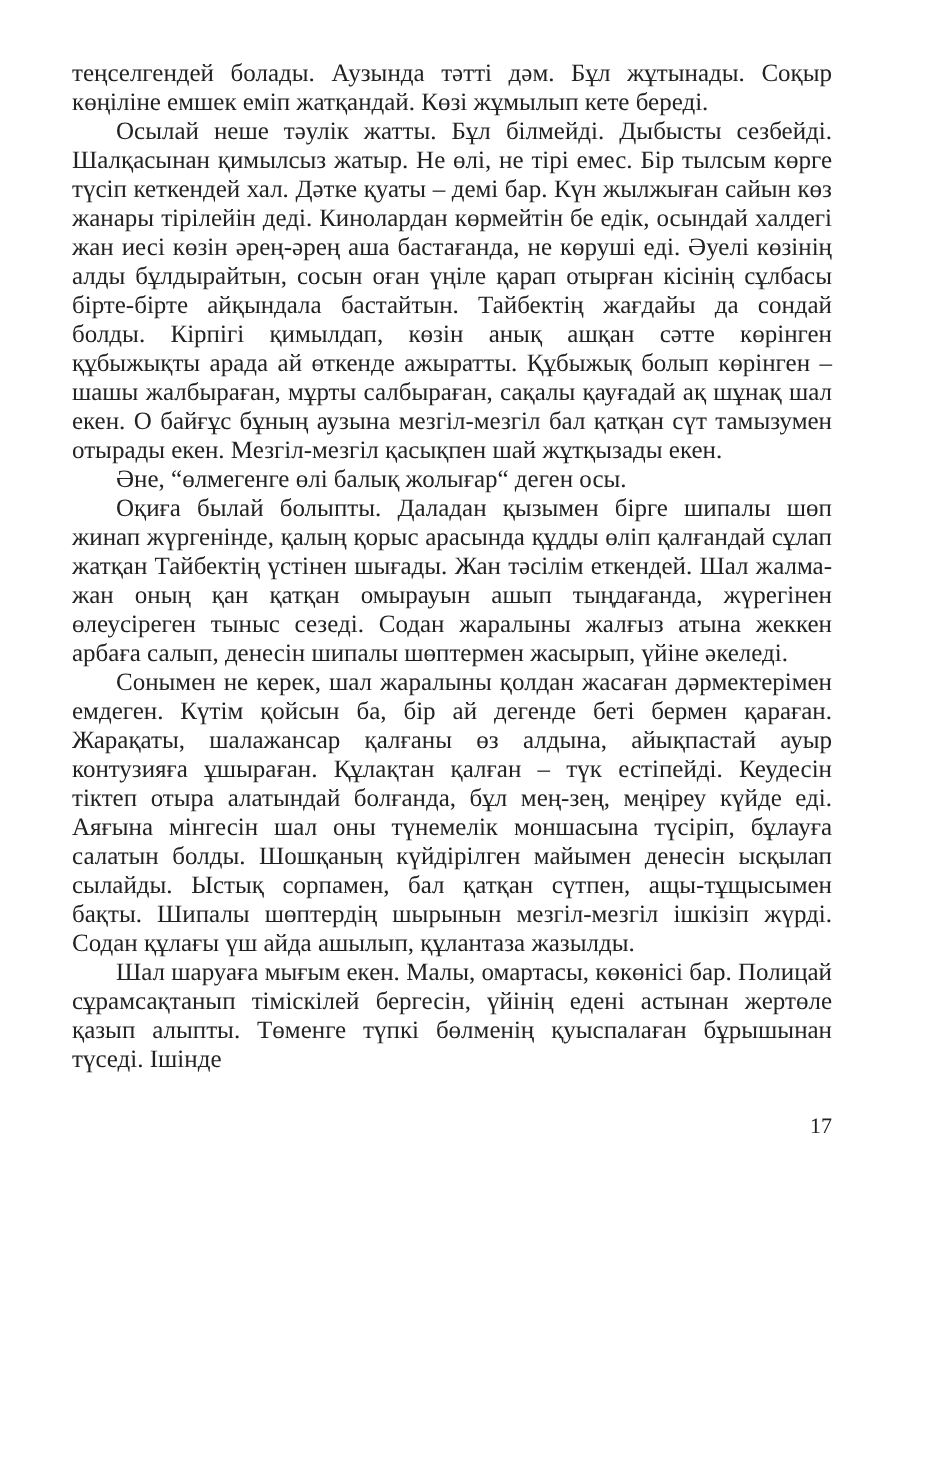теңселгендей болады. Аузында тәтті дәм. Бұл жұтынады. Соқыр көңіліне емшек еміп жатқандай. Көзі жұмылып кете береді.
Осылай неше тәулік жатты. Бұл білмейді. Дыбысты сезбейді. Шалқасынан қимылсыз жатыр. Не өлі, не тірі емес. Бір тылсым көрге түсіп кеткендей хал. Дәтке қуаты – демі бар. Күн жылжыған сайын көз жанары тірілейін деді. Кинолардан көрмейтін бе едік, осындай халдегі жан иесі көзін әрең-әрең аша бастағанда, не көруші еді. Әуелі көзінің алды бұлдырайтын, сосын оған үңіле қарап отырған кісінің сұлбасы бірте-бірте айқындала бастайтын. Тайбектің жағдайы да сондай болды. Кірпігі қимылдап, көзін анық ашқан сәтте көрінген құбыжықты арада ай өткенде ажыратты. Құбыжық болып көрінген – шашы жалбыраған, мұрты салбыраған, сақалы қауғадай ақ шұнақ шал екен. О байғұс бұның аузына мезгіл-мезгіл бал қатқан сүт тамызумен отырады екен. Мезгіл-мезгіл қасықпен шай жұтқызады екен.
Әне, “өлмегенге өлі балық жолығар“ деген осы.
Оқиға былай болыпты. Даладан қызымен бірге шипалы шөп жинап жүргенінде, қалың қорыс арасында құдды өліп қалғандай сұлап жатқан Тайбектің үстінен шығады. Жан тәсілім еткендей. Шал жалма-жан оның қан қатқан омырауын ашып тыңдағанда, жүрегінен өлеусіреген тыныс сезеді. Содан жаралыны жалғыз атына жеккен арбаға салып, денесін шипалы шөптермен жасырып, үйіне әкеледі.
Сонымен не керек, шал жаралыны қолдан жасаған дәрмектерімен емдеген. Күтім қойсын ба, бір ай дегенде беті бермен қараған. Жарақаты, шалажансар қалғаны өз алдына, айықпастай ауыр контузияға ұшыраған. Құлақтан қалған – түк естіпейді. Кеудесін тіктеп отыра алатындай болғанда, бұл мең-зең, меңіреу күйде еді. Аяғына мінгесін шал оны түнемелік моншасына түсіріп, бұлауға салатын болды. Шошқаның күйдірілген майымен денесін ысқылап сылайды. Ыстық сорпамен, бал қатқан сүтпен, ащы-тұщысымен бақты. Шипалы шөптердің шырынын мезгіл-мезгіл ішкізіп жүрді. Содан құлағы үш айда ашылып, құлантаза жазылды.
Шал шаруаға мығым екен. Малы, омартасы, көкөнісі бар. Полицай сұрамсақтанып тіміскілей бергесін, үйінің едені астынан жертөле қазып алыпты. Төменге түпкі бөлменің қуыспалаған бұрышынан түседі. Ішінде
17